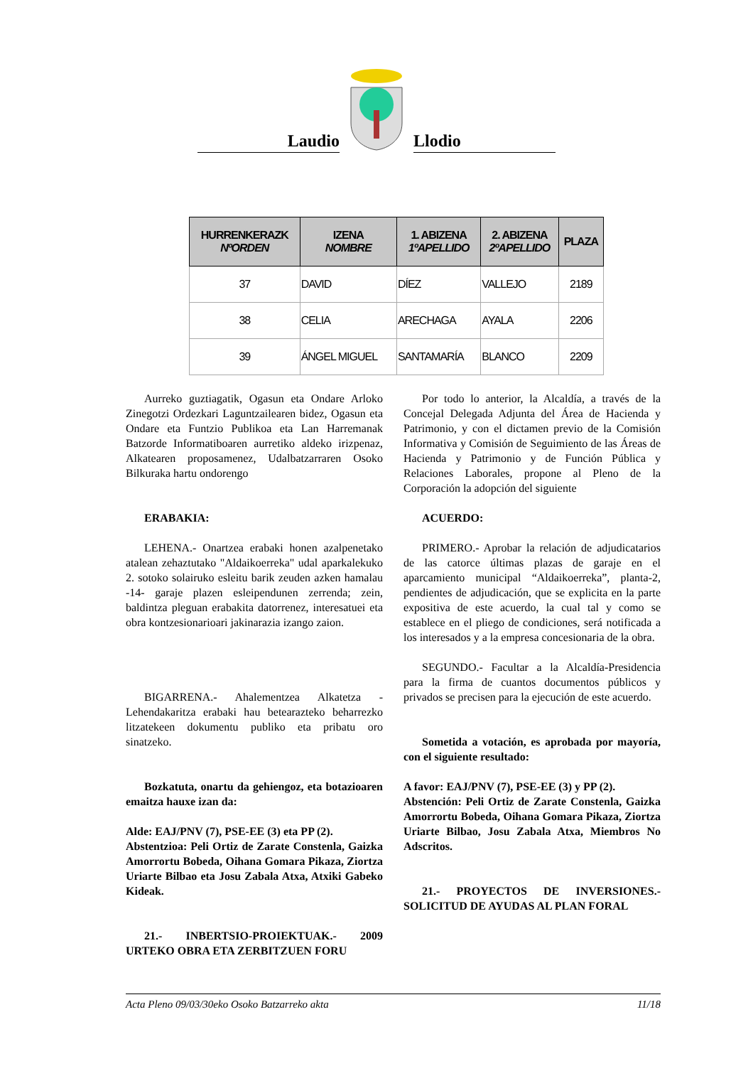Laudio
Llodio
| HURRENKERAZK NºORDEN | IZENA NOMBRE | 1. ABIZENA 1ºAPELLIDO | 2. ABIZENA 2ºAPELLIDO | PLAZA |
| --- | --- | --- | --- | --- |
| 37 | DAVID | DÍEZ | VALLEJO | 2189 |
| 38 | CELIA | ARECHAGA | AYALA | 2206 |
| 39 | ÁNGEL MIGUEL | SANTAMARÍA | BLANCO | 2209 |
Aurreko guztiagatik, Ogasun eta Ondare Arloko Zinegotzi Ordezkari Laguntzailearen bidez, Ogasun eta Ondare eta Funtzio Publikoa eta Lan Harremanak Batzorde Informatiboaren aurretiko aldeko irizpenaz, Alkatearen proposamenez, Udalbatzarraren Osoko Bilkuraka hartu ondorengo
ERABAKIA:
LEHENA.- Onartzea erabaki honen azalpenetako atalean zehaztutako "Aldaikoerreka" udal aparkalekuko 2. sotoko solairuko esleitu barik zeuden azken hamalau -14- garaje plazen esleipendunen zerrenda; zein, baldintza pleguan erabakita datorrenez, interesatuei eta obra kontzesionarioari jakinarazia izango zaion.
BIGARRENA.- Ahalementzea Alkatetza - Lehendakaritza erabaki hau betearazteko beharrezko litzatekeen dokumentu publiko eta pribatu oro sinatzeko.
Bozkatuta, onartu da gehiengoz, eta botazioaren emaitza hauxe izan da:
Alde: EAJ/PNV (7), PSE-EE (3) eta PP (2).
Abstentzioa: Peli Ortiz de Zarate Constenla, Gaizka Amorrortu Bobeda, Oihana Gomara Pikaza, Ziortza Uriarte Bilbao eta Josu Zabala Atxa, Atxiki Gabeko Kideak.
21.- INBERTSIO-PROIEKTUAK.- 2009 URTEKO OBRA ETA ZERBITZUEN FORU
Por todo lo anterior, la Alcaldía, a través de la Concejal Delegada Adjunta del Área de Hacienda y Patrimonio, y con el dictamen previo de la Comisión Informativa y Comisión de Seguimiento de las Áreas de Hacienda y Patrimonio y de Función Pública y Relaciones Laborales, propone al Pleno de la Corporación la adopción del siguiente
ACUERDO:
PRIMERO.- Aprobar la relación de adjudicatarios de las catorce últimas plazas de garaje en el aparcamiento municipal “Aldaikoerreka”, planta-2, pendientes de adjudicación, que se explicita en la parte expositiva de este acuerdo, la cual tal y como se establece en el pliego de condiciones, será notificada a los interesados y a la empresa concesionaria de la obra.
SEGUNDO.- Facultar a la Alcaldía-Presidencia para la firma de cuantos documentos públicos y privados se precisen para la ejecución de este acuerdo.
Sometida a votación, es aprobada por mayoría, con el siguiente resultado:
A favor: EAJ/PNV (7), PSE-EE (3) y PP (2).
Abstención: Peli Ortiz de Zarate Constenla, Gaizka Amorrortu Bobeda, Oihana Gomara Pikaza, Ziortza Uriarte Bilbao, Josu Zabala Atxa, Miembros No Adscritos.
21.- PROYECTOS DE INVERSIONES.- SOLICITUD DE AYUDAS AL PLAN FORAL
Acta Pleno 09/03/30eko Osoko Batzarreko akta 11/18